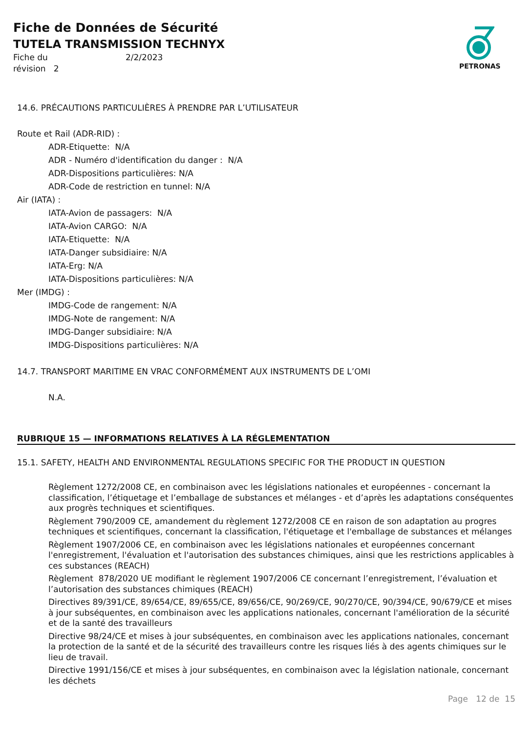Fiche de Données de Sécurité
TUTELA TRANSMISSION TECHNYX
Fiche du 2/2/2023 révision 2
PETRONAS
14.6. PRÉCAUTIONS PARTICULIÈRES À PRENDRE PAR L’UTILISATEUR
Route et Rail (ADR-RID) :
ADR-Etiquette: N/A
ADR - Numéro d'identification du danger : N/A
ADR-Dispositions particulières: N/A
ADR-Code de restriction en tunnel: N/A
Air (IATA) :
IATA-Avion de passagers: N/A
IATA-Avion CARGO: N/A
IATA-Etiquette: N/A
IATA-Danger subsidiaire: N/A
IATA-Erg: N/A
IATA-Dispositions particulières: N/A
Mer (IMDG) :
IMDG-Code de rangement: N/A
IMDG-Note de rangement: N/A
IMDG-Danger subsidiaire: N/A
IMDG-Dispositions particulières: N/A
14.7. TRANSPORT MARITIME EN VRAC CONFORMÉMENT AUX INSTRUMENTS DE L’OMI
N.A.
RUBRIQUE 15 — INFORMATIONS RELATIVES À LA RÉGLEMENTATION
15.1. SAFETY, HEALTH AND ENVIRONMENTAL REGULATIONS SPECIFIC FOR THE PRODUCT IN QUESTION
Règlement 1272/2008 CE, en combinaison avec les législations nationales et européennes - concernant la classification, l’étiquetage et l’emballage de substances et mélanges - et d’après les adaptations conséquentes aux progrès techniques et scientifiques.
Règlement 790/2009 CE, amandement du règlement 1272/2008 CE en raison de son adaptation au progres techniques et scientifiques, concernant la classification, l'étiquetage et l'emballage de substances et mélanges
Règlement 1907/2006 CE, en combinaison avec les législations nationales et européennes concernant l'enregistrement, l'évaluation et l'autorisation des substances chimiques, ainsi que les restrictions applicables à ces substances (REACH)
Règlement 878/2020 UE modifiant le règlement 1907/2006 CE concernant l’enregistrement, l’évaluation et l’autorisation des substances chimiques (REACH)
Directives 89/391/CE, 89/654/CE, 89/655/CE, 89/656/CE, 90/269/CE, 90/270/CE, 90/394/CE, 90/679/CE et mises à jour subséquentes, en combinaison avec les applications nationales, concernant l'amélioration de la sécurité et de la santé des travailleurs
Directive 98/24/CE et mises à jour subséquentes, en combinaison avec les applications nationales, concernant la protection de la santé et de la sécurité des travailleurs contre les risques liés à des agents chimiques sur le lieu de travail.
Directive 1991/156/CE et mises à jour subséquentes, en combinaison avec la législation nationale, concernant les déchets
Page 12 de 15